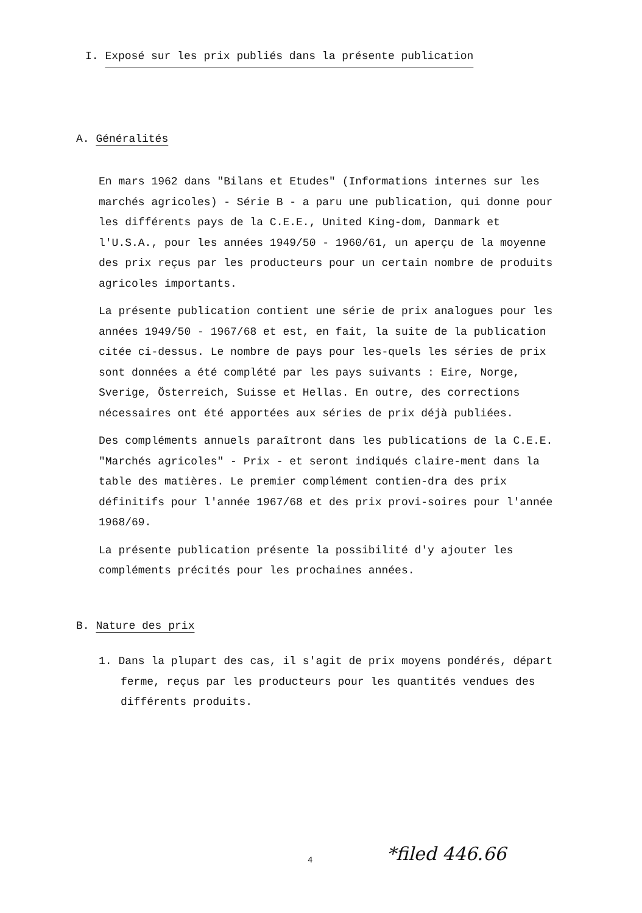I. Exposé sur les prix publiés dans la présente publication
A. Généralités
En mars 1962 dans "Bilans et Etudes" (Informations internes sur les marchés agricoles) - Série B - a paru une publication, qui donne pour les différents pays de la C.E.E., United King-dom, Danmark et l'U.S.A., pour les années 1949/50 - 1960/61, un aperçu de la moyenne des prix reçus par les producteurs pour un certain nombre de produits agricoles importants.
La présente publication contient une série de prix analogues pour les années 1949/50 - 1967/68 et est, en fait, la suite de la publication citée ci-dessus. Le nombre de pays pour les-quels les séries de prix sont données a été complété par les pays suivants : Eire, Norge, Sverige, Österreich, Suisse et Hellas. En outre, des corrections nécessaires ont été apportées aux séries de prix déjà publiées.
Des compléments annuels paraîtront dans les publications de la C.E.E. "Marchés agricoles" - Prix - et seront indiqués claire-ment dans la table des matières. Le premier complément contien-dra des prix définitifs pour l'année 1967/68 et des prix provi-soires pour l'année 1968/69.
La présente publication présente la possibilité d'y ajouter les compléments précités pour les prochaines années.
B. Nature des prix
1. Dans la plupart des cas, il s'agit de prix moyens pondérés, départ ferme, reçus par les producteurs pour les quantités vendues des différents produits.
4 *filed 446.66